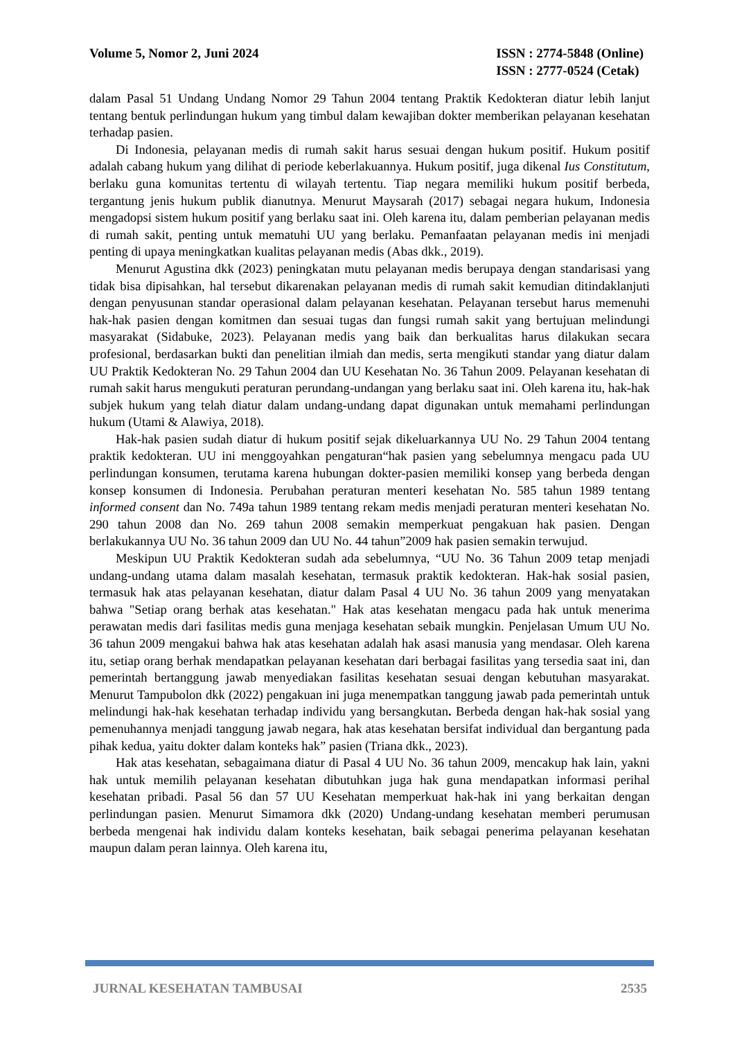Volume 5, Nomor 2, Juni 2024 ISSN : 2774-5848 (Online)
ISSN : 2777-0524 (Cetak)
dalam Pasal 51 Undang Undang Nomor 29 Tahun 2004 tentang Praktik Kedokteran diatur lebih lanjut tentang bentuk perlindungan hukum yang timbul dalam kewajiban dokter memberikan pelayanan kesehatan terhadap pasien.
Di Indonesia, pelayanan medis di rumah sakit harus sesuai dengan hukum positif. Hukum positif adalah cabang hukum yang dilihat di periode keberlakuannya. Hukum positif, juga dikenal Ius Constitutum, berlaku guna komunitas tertentu di wilayah tertentu. Tiap negara memiliki hukum positif berbeda, tergantung jenis hukum publik dianutnya. Menurut Maysarah (2017) sebagai negara hukum, Indonesia mengadopsi sistem hukum positif yang berlaku saat ini. Oleh karena itu, dalam pemberian pelayanan medis di rumah sakit, penting untuk mematuhi UU yang berlaku. Pemanfaatan pelayanan medis ini menjadi penting di upaya meningkatkan kualitas pelayanan medis (Abas dkk., 2019).
Menurut Agustina dkk (2023) peningkatan mutu pelayanan medis berupaya dengan standarisasi yang tidak bisa dipisahkan, hal tersebut dikarenakan pelayanan medis di rumah sakit kemudian ditindaklanjuti dengan penyusunan standar operasional dalam pelayanan kesehatan. Pelayanan tersebut harus memenuhi hak-hak pasien dengan komitmen dan sesuai tugas dan fungsi rumah sakit yang bertujuan melindungi masyarakat (Sidabuke, 2023). Pelayanan medis yang baik dan berkualitas harus dilakukan secara profesional, berdasarkan bukti dan penelitian ilmiah dan medis, serta mengikuti standar yang diatur dalam UU Praktik Kedokteran No. 29 Tahun 2004 dan UU Kesehatan No. 36 Tahun 2009. Pelayanan kesehatan di rumah sakit harus mengukuti peraturan perundang-undangan yang berlaku saat ini. Oleh karena itu, hak-hak subjek hukum yang telah diatur dalam undang-undang dapat digunakan untuk memahami perlindungan hukum (Utami & Alawiya, 2018).
Hak-hak pasien sudah diatur di hukum positif sejak dikeluarkannya UU No. 29 Tahun 2004 tentang praktik kedokteran. UU ini menggoyahkan pengaturan“hak pasien yang sebelumnya mengacu pada UU perlindungan konsumen, terutama karena hubungan dokter-pasien memiliki konsep yang berbeda dengan konsep konsumen di Indonesia. Perubahan peraturan menteri kesehatan No. 585 tahun 1989 tentang informed consent dan No. 749a tahun 1989 tentang rekam medis menjadi peraturan menteri kesehatan No. 290 tahun 2008 dan No. 269 tahun 2008 semakin memperkuat pengakuan hak pasien. Dengan berlakukannya UU No. 36 tahun 2009 dan UU No. 44 tahun”2009 hak pasien semakin terwujud.
Meskipun UU Praktik Kedokteran sudah ada sebelumnya, “UU No. 36 Tahun 2009 tetap menjadi undang-undang utama dalam masalah kesehatan, termasuk praktik kedokteran. Hak-hak sosial pasien, termasuk hak atas pelayanan kesehatan, diatur dalam Pasal 4 UU No. 36 tahun 2009 yang menyatakan bahwa "Setiap orang berhak atas kesehatan." Hak atas kesehatan mengacu pada hak untuk menerima perawatan medis dari fasilitas medis guna menjaga kesehatan sebaik mungkin. Penjelasan Umum UU No. 36 tahun 2009 mengakui bahwa hak atas kesehatan adalah hak asasi manusia yang mendasar. Oleh karena itu, setiap orang berhak mendapatkan pelayanan kesehatan dari berbagai fasilitas yang tersedia saat ini, dan pemerintah bertanggung jawab menyediakan fasilitas kesehatan sesuai dengan kebutuhan masyarakat. Menurut Tampubolon dkk (2022) pengakuan ini juga menempatkan tanggung jawab pada pemerintah untuk melindungi hak-hak kesehatan terhadap individu yang bersangkutan. Berbeda dengan hak-hak sosial yang pemenuhannya menjadi tanggung jawab negara, hak atas kesehatan bersifat individual dan bergantung pada pihak kedua, yaitu dokter dalam konteks hak” pasien (Triana dkk., 2023).
Hak atas kesehatan, sebagaimana diatur di Pasal 4 UU No. 36 tahun 2009, mencakup hak lain, yakni hak untuk memilih pelayanan kesehatan dibutuhkan juga hak guna mendapatkan informasi perihal kesehatan pribadi. Pasal 56 dan 57 UU Kesehatan memperkuat hak-hak ini yang berkaitan dengan perlindungan pasien. Menurut Simamora dkk (2020) Undang-undang kesehatan memberi perumusan berbeda mengenai hak individu dalam konteks kesehatan, baik sebagai penerima pelayanan kesehatan maupun dalam peran lainnya. Oleh karena itu,
JURNAL KESEHATAN TAMBUSAI 2535